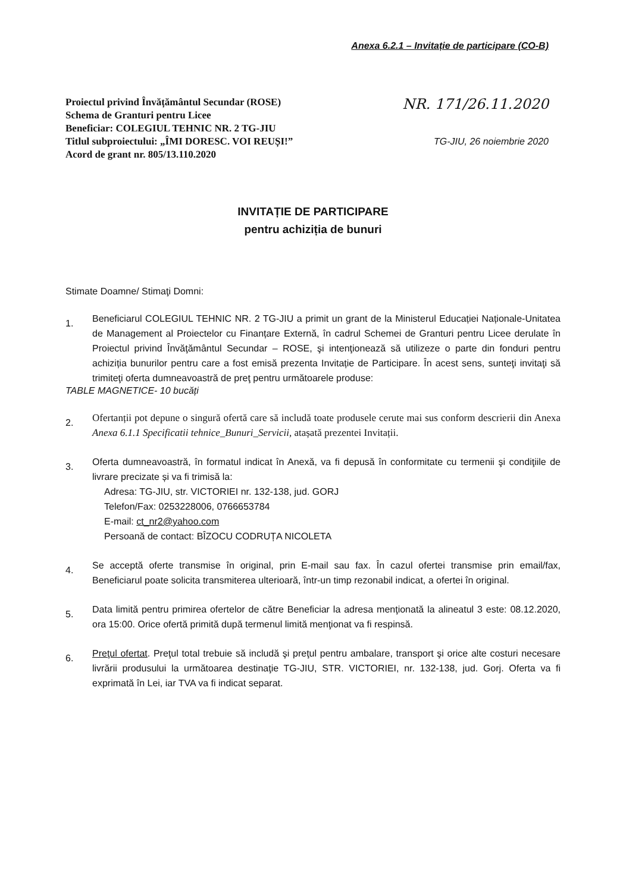Anexa 6.2.1 – Invitație de participare (CO-B)
Proiectul privind Învățământul Secundar (ROSE)
Schema de Granturi pentru Licee
Beneficiar: COLEGIUL TEHNIC NR. 2 TG-JIU
Titlul subproiectului: „ÎMI DORESC. VOI REUȘI!”
Acord de grant nr. 805/13.110.2020
NR. 171/26.11.2020
TG-JIU, 26 noiembrie 2020
INVITAȚIE DE PARTICIPARE
pentru achiziția de bunuri
Stimate Doamne/ Stimaţi Domni:
1.
Beneficiarul COLEGIUL TEHNIC NR. 2 TG-JIU a primit un grant de la Ministerul Educației Naționale-Unitatea de Management al Proiectelor cu Finanțare Externă, în cadrul Schemei de Granturi pentru Licee derulate în Proiectul privind Învăţământul Secundar – ROSE, şi intenţionează să utilizeze o parte din fonduri pentru achiziția bunurilor pentru care a fost emisă prezenta Invitație de Participare. În acest sens, sunteţi invitaţi să trimiteţi oferta dumneavoastră de preţ pentru următoarele produse:
TABLE MAGNETICE- 10 bucăți
2.
Ofertanții pot depune o singură ofertă care să includă toate produsele cerute mai sus conform descrierii din Anexa Anexa 6.1.1 Specificatii tehnice_Bunuri_Servicii, atașată prezentei Invitații.
3.
Oferta dumneavoastră, în formatul indicat în Anexă, va fi depusă în conformitate cu termenii şi condiţiile de livrare precizate și va fi trimisă la:
Adresa: TG-JIU, str. VICTORIEI nr. 132-138, jud. GORJ
Telefon/Fax: 0253228006, 0766653784
E-mail: ct_nr2@yahoo.com
Persoană de contact: BÎZOCU CODRUȚA NICOLETA
4.
Se acceptă oferte transmise în original, prin E-mail sau fax. În cazul ofertei transmise prin email/fax, Beneficiarul poate solicita transmiterea ulterioară, într-un timp rezonabil indicat, a ofertei în original.
5.
Data limită pentru primirea ofertelor de către Beneficiar la adresa menţionată la alineatul 3 este: 08.12.2020, ora 15:00. Orice ofertă primită după termenul limită menţionat va fi respinsă.
6.
Preţul ofertat. Preţul total trebuie să includă şi preţul pentru ambalare, transport şi orice alte costuri necesare livrării produsului la următoarea destinaţie TG-JIU, STR. VICTORIEI, nr. 132-138, jud. Gorj. Oferta va fi exprimată în Lei, iar TVA va fi indicat separat.